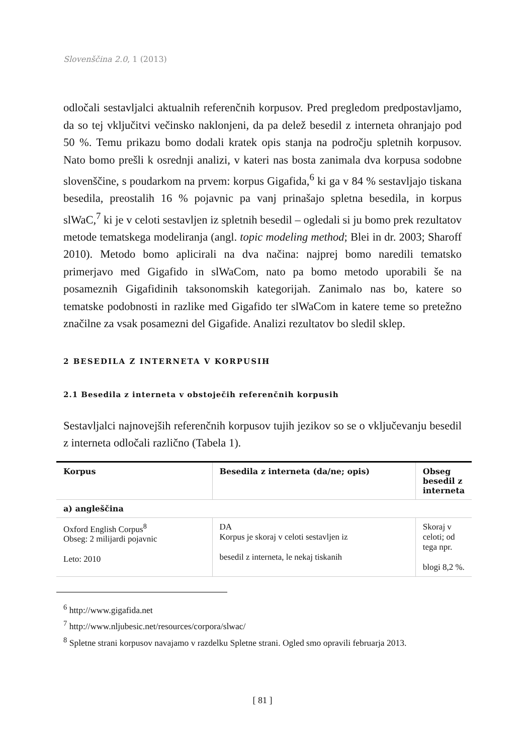Slovenščina 2.0, 1 (2013)
odločali sestavljalci aktualnih referenčnih korpusov. Pred pregledom predpostavljamo, da so tej vključitvi večinsko naklonjeni, da pa delež besedil z interneta ohranjajo pod 50 %. Temu prikazu bomo dodali kratek opis stanja na področju spletnih korpusov. Nato bomo prešli k osrednji analizi, v kateri nas bosta zanimala dva korpusa sodobne slovenščine, s poudarkom na prvem: korpus Gigafida,<sup>6</sup> ki ga v 84 % sestavljajo tiskana besedila, preostalih 16 % pojavnic pa vanj prinašajo spletna besedila, in korpus slWaC,<sup>7</sup> ki je v celoti sestavljen iz spletnih besedil – ogledali si ju bomo prek rezultatov metode tematskega modeliranja (angl. topic modeling method; Blei in dr. 2003; Sharoff 2010). Metodo bomo aplicirali na dva načina: najprej bomo naredili tematsko primerjavo med Gigafido in slWaCom, nato pa bomo metodo uporabili še na posameznih Gigafidinih taksonomskih kategorijah. Zanimalo nas bo, katere so tematske podobnosti in razlike med Gigafido ter slWaCom in katere teme so pretežno značilne za vsak posamezni del Gigafide. Analizi rezultatov bo sledil sklep.
2 BESEDILA Z INTERNETA V KORPUSIH
2.1 Besedila z interneta v obstoječih referenčnih korpusih
Sestavljalci najnovejših referenčnih korpusov tujih jezikov so se o vključevanju besedil z interneta odločali različno (Tabela 1).
| Korpus | Besedila z interneta (da/ne; opis) | Obseg besedil z interneta |
| --- | --- | --- |
| a) angleščina | | |
| Oxford English Corpus<sup>8</sup> Obseg: 2 milijardi pojavnic Leto: 2010 | DA Korpus je skoraj v celoti sestavljen iz besedil z interneta, le nekaj tiskanih | Skoraj v celoti; od tega npr. blogi 8,2 %. |
<sup>6</sup> http://www.gigafida.net
<sup>7</sup> http://www.nljubesic.net/resources/corpora/slwac/
<sup>8</sup> Spletne strani korpusov navajamo v razdelku Spletne strani. Ogled smo opravili februarja 2013.
[ 81 ]